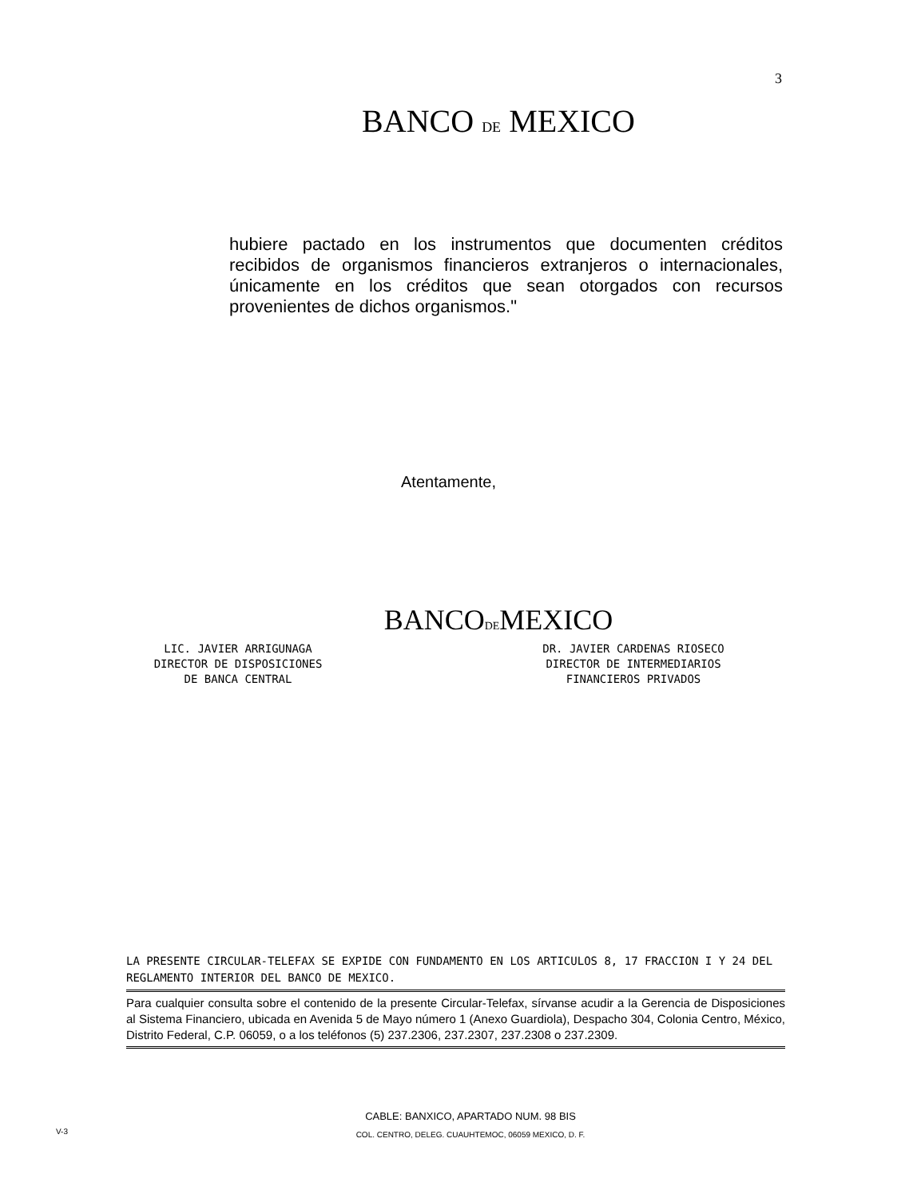3
BANCO DE MEXICO
hubiere pactado en los instrumentos que documenten créditos recibidos de organismos financieros extranjeros o internacionales, únicamente en los créditos que sean otorgados con recursos provenientes de dichos organismos."
Atentamente,
BANCODEMEXICO
LIC. JAVIER ARRIGUNAGA
DIRECTOR DE DISPOSICIONES
DE BANCA CENTRAL
DR. JAVIER CARDENAS RIOSECO
DIRECTOR DE INTERMEDIARIOS
FINANCIEROS PRIVADOS
LA PRESENTE CIRCULAR-TELEFAX SE EXPIDE CON FUNDAMENTO EN LOS ARTICULOS 8, 17 FRACCION I Y 24 DEL REGLAMENTO INTERIOR DEL BANCO DE MEXICO.
Para cualquier consulta sobre el contenido de la presente Circular-Telefax, sírvanse acudir a la Gerencia de Disposiciones al Sistema Financiero, ubicada en Avenida 5 de Mayo número 1 (Anexo Guardiola), Despacho 304, Colonia Centro, México, Distrito Federal, C.P. 06059, o a los teléfonos (5) 237.2306, 237.2307, 237.2308 o 237.2309.
CABLE: BANXICO, APARTADO NUM. 98 BIS
COL. CENTRO, DELEG. CUAUHTEMOC, 06059 MEXICO, D. F.
V-3